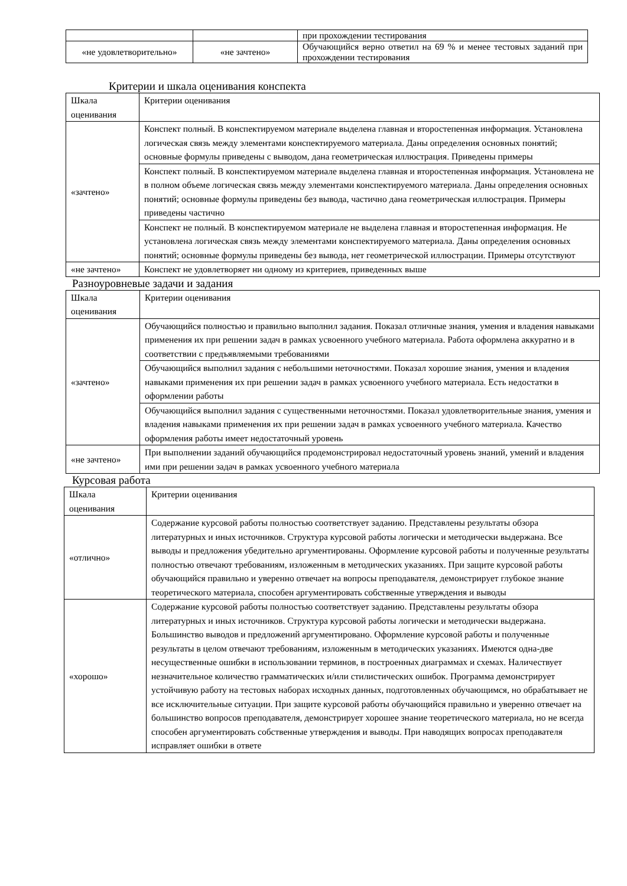| | | при прохождении тестирования |
| «не удовлетворительно» | «не зачтено» | Обучающийся верно ответил на 69 % и менее тестовых заданий при прохождении тестирования |
Критерии и шкала оценивания конспекта
| Шкала оценивания | Критерии оценивания |
| «зачтено» | Конспект полный. В конспектируемом материале выделена главная и второстепенная информация. Установлена логическая связь между элементами конспектируемого материала. Даны определения основных понятий; основные формулы приведены с выводом, дана геометрическая иллюстрация. Приведены примеры |
| | Конспект полный. В конспектируемом материале выделена главная и второстепенная информация. Установлена не в полном объеме логическая связь между элементами конспектируемого материала. Даны определения основных понятий; основные формулы приведены без вывода, частично дана геометрическая иллюстрация. Примеры приведены частично |
| | Конспект не полный. В конспектируемом материале не выделена главная и второстепенная информация. Не установлена логическая связь между элементами конспектируемого материала. Даны определения основных понятий; основные формулы приведены без вывода, нет геометрической иллюстрации. Примеры отсутствуют |
| «не зачтено» | Конспект не удовлетворяет ни одному из критериев, приведенных выше |
Разноуровневые задачи и задания
| Шкала оценивания | Критерии оценивания |
| «зачтено» | Обучающийся полностью и правильно выполнил задания. Показал отличные знания, умения и владения навыками применения их при решении задач в рамках усвоенного учебного материала. Работа оформлена аккуратно и в соответствии с предъявляемыми требованиями |
| | Обучающийся выполнил задания с небольшими неточностями. Показал хорошие знания, умения и владения навыками применения их при решении задач в рамках усвоенного учебного материала. Есть недостатки в оформлении работы |
| | Обучающийся выполнил задания с существенными неточностями. Показал удовлетворительные знания, умения и владения навыками применения их при решении задач в рамках усвоенного учебного материала. Качество оформления работы имеет недостаточный уровень |
| «не зачтено» | При выполнении заданий обучающийся продемонстрировал недостаточный уровень знаний, умений и владения ими при решении задач в рамках усвоенного учебного материала |
Курсовая работа
| Шкала оценивания | Критерии оценивания |
| «отлично» | Содержание курсовой работы полностью соответствует заданию. Представлены результаты обзора литературных и иных источников. Структура курсовой работы логически и методически выдержана. Все выводы и предложения убедительно аргументированы. Оформление курсовой работы и полученные результаты полностью отвечают требованиям, изложенным в методических указаниях. При защите курсовой работы обучающийся правильно и уверенно отвечает на вопросы преподавателя, демонстрирует глубокое знание теоретического материала, способен аргументировать собственные утверждения и выводы |
| «хорошо» | Содержание курсовой работы полностью соответствует заданию. Представлены результаты обзора литературных и иных источников. Структура курсовой работы логически и методически выдержана. Большинство выводов и предложений аргументировано. Оформление курсовой работы и полученные результаты в целом отвечают требованиям, изложенным в методических указаниях. Имеются одна-две несущественные ошибки в использовании терминов, в построенных диаграммах и схемах. Наличествует незначительное количество грамматических и/или стилистических ошибок. Программа демонстрирует устойчивую работу на тестовых наборах исходных данных, подготовленных обучающимся, но обрабатывает не все исключительные ситуации. При защите курсовой работы обучающийся правильно и уверенно отвечает на большинство вопросов преподавателя, демонстрирует хорошее знание теоретического материала, но не всегда способен аргументировать собственные утверждения и выводы. При наводящих вопросах преподавателя исправляет ошибки в ответе |